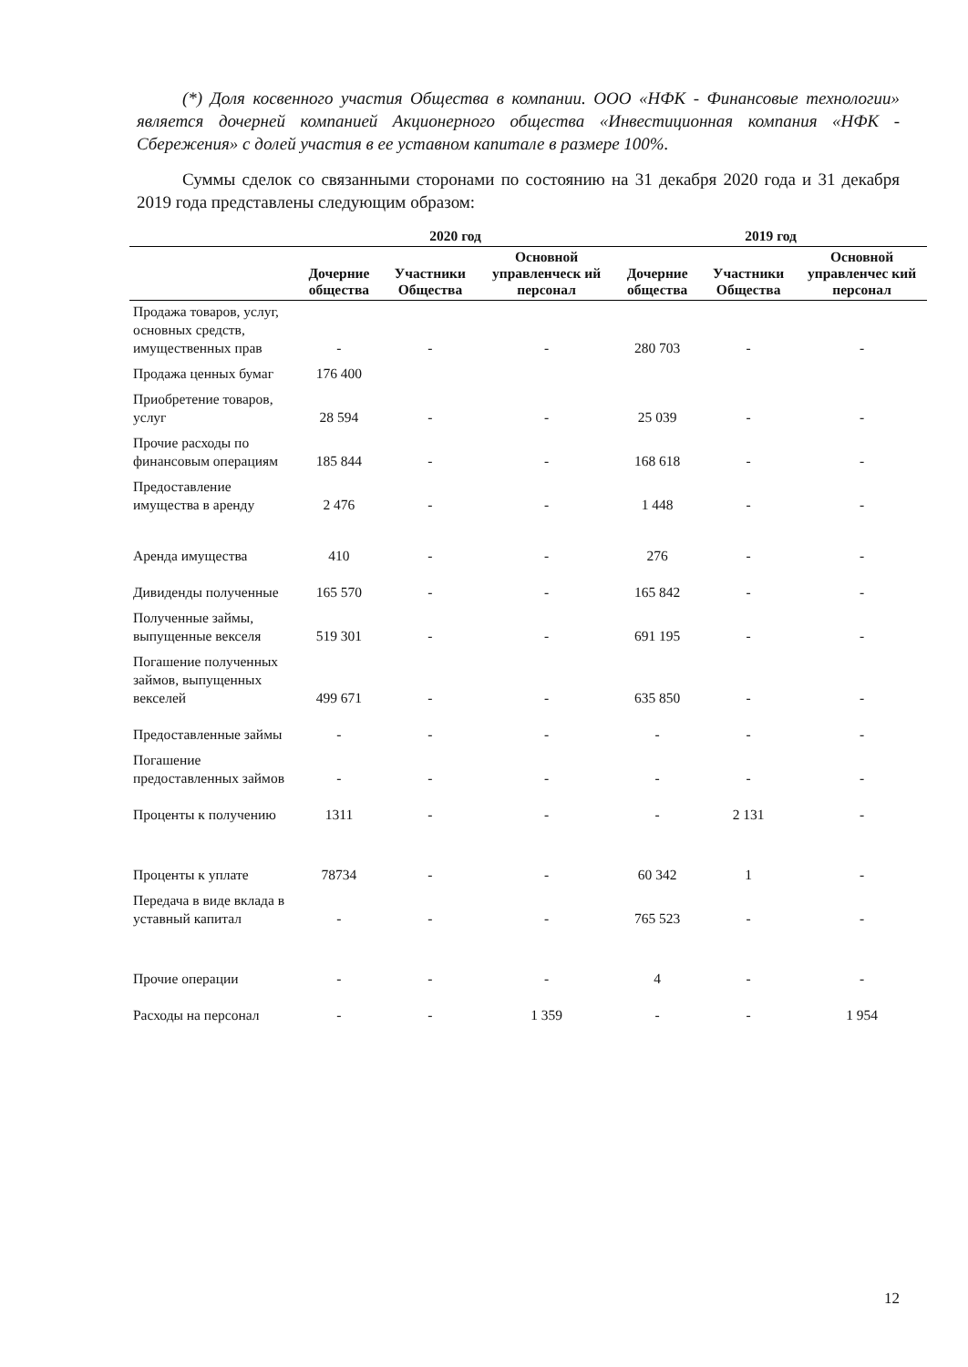(*) Доля косвенного участия Общества в компании. ООО «НФК - Финансовые технологии» является дочерней компанией Акционерного общества «Инвестиционная компания «НФК - Сбережения» с долей участия в ее уставном капитале в размере 100%.
Суммы сделок со связанными сторонами по состоянию на 31 декабря 2020 года и 31 декабря 2019 года представлены следующим образом:
| | 2020 год | | | 2019 год | | |
| --- | --- | --- | --- | --- | --- | --- |
| | Дочерние общества | Участники Общества | Основной управленческ ий персонал | Дочерние общества | Участники Общества | Основной управленчес кий персонал |
| Продажа товаров, услуг, основных средств, имущественных прав | - | - | - | 280 703 | - | - |
| Продажа ценных бумаг | 176 400 | | | | | |
| Приобретение товаров, услуг | 28 594 | - | - | 25 039 | - | - |
| Прочие расходы по финансовым операциям | 185 844 | - | - | 168 618 | - | - |
| Предоставление имущества в аренду | 2 476 | - | - | 1 448 | - | - |
| Аренда имущества | 410 | - | - | 276 | - | - |
| Дивиденды полученные | 165 570 | - | - | 165 842 | - | - |
| Полученные займы, выпущенные векселя | 519 301 | - | - | 691 195 | - | - |
| Погашение полученных займов, выпущенных векселей | 499 671 | - | - | 635 850 | - | - |
| Предоставленные займы | - | - | - | - | - | - |
| Погашение предоставленных займов | - | - | - | - | - | - |
| Проценты к получению | 1311 | - | - | - | 2 131 | - |
| Проценты к уплате | 78734 | - | - | 60 342 | 1 | - |
| Передача в виде вклада в уставный капитал | - | - | - | 765 523 | - | - |
| Прочие операции | - | - | - | 4 | - | - |
| Расходы на персонал | - | - | 1 359 | - | - | 1 954 |
12